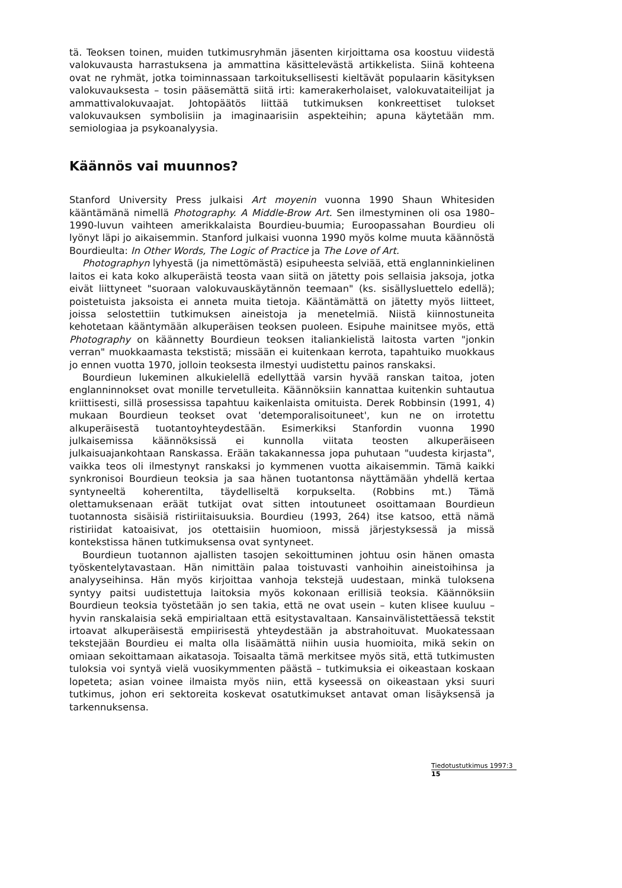tä. Teoksen toinen, muiden tutkimusryhmän jäsenten kirjoittama osa koostuu viidestä valokuvausta harrastuksena ja ammattina käsittelevästä artikkelista. Siinä kohteena ovat ne ryhmät, jotka toiminnassaan tarkoituksellisesti kieltävät populaarin käsityksen valokuvauksesta – tosin pääsemättä siitä irti: kamerakerholaiset, valokuvataiteilijat ja ammattivalokuvaajat. Johtopäätös liittää tutkimuksen konkreettiset tulokset valokuvauksen symbolisiin ja imaginaarisiin aspekteihin; apuna käytetään mm. semiologiaa ja psykoanalyysia.
Käännös vai muunnos?
Stanford University Press julkaisi Art moyenin vuonna 1990 Shaun Whitesiden kääntämänä nimellä Photography. A Middle-Brow Art. Sen ilmestyminen oli osa 1980–1990-luvun vaihteen amerikkalaista Bourdieu-buumia; Euroopassahan Bourdieu oli lyönyt läpi jo aikaisemmin. Stanford julkaisi vuonna 1990 myös kolme muuta käännöstä Bourdieulta: In Other Words, The Logic of Practice ja The Love of Art.
Photographyn lyhyestä (ja nimettömästä) esipuheesta selviää, että englanninkielinen laitos ei kata koko alkuperäistä teosta vaan siitä on jätetty pois sellaisia jaksoja, jotka eivät liittyneet "suoraan valokuvauskäytännön teemaan" (ks. sisällysluettelo edellä); poistetuista jaksoista ei anneta muita tietoja. Kääntämättä on jätetty myös liitteet, joissa selostettiin tutkimuksen aineistoja ja menetelmiä. Niistä kiinnostuneita kehotetaan kääntymään alkuperäisen teoksen puoleen. Esipuhe mainitsee myös, että Photography on käännetty Bourdieun teoksen italiankielistä laitosta varten "jonkin verran" muokkaamasta tekstistä; missään ei kuitenkaan kerrota, tapahtuiko muokkaus jo ennen vuotta 1970, jolloin teoksesta ilmestyi uudistettu painos ranskaksi.
Bourdieun lukeminen alkukielellä edellyttää varsin hyvää ranskan taitoa, joten englanninnokset ovat monille tervetulleita. Käännöksiin kannattaa kuitenkin suhtautua kriittisesti, sillä prosessissa tapahtuu kaikenlaista omituista. Derek Robbinsin (1991, 4) mukaan Bourdieun teokset ovat 'detemporalisoituneet', kun ne on irrotettu alkuperäisestä tuotantoyhteydestään. Esimerkiksi Stanfordin vuonna 1990 julkaisemissa käännöksissä ei kunnolla viitata teosten alkuperäiseen julkaisuajankohtaan Ranskassa. Erään takakannessa jopa puhutaan "uudesta kirjasta", vaikka teos oli ilmestynyt ranskaksi jo kymmenen vuotta aikaisemmin. Tämä kaikki synkronisoi Bourdieun teoksia ja saa hänen tuotantonsa näyttämään yhdellä kertaa syntyneeltä koherentilta, täydelliseltä korpukselta. (Robbins mt.) Tämä olettamuksenaan eräät tutkijat ovat sitten intoutuneet osoittamaan Bourdieun tuotannosta sisäisiä ristiriitaisuuksia. Bourdieu (1993, 264) itse katsoo, että nämä ristiriidat katoaisivat, jos otettaisiin huomioon, missä järjestyksessä ja missä kontekstissa hänen tutkimuksensa ovat syntyneet.
Bourdieun tuotannon ajallisten tasojen sekoittuminen johtuu osin hänen omasta työskentelytavastaan. Hän nimittäin palaa toistuvasti vanhoihin aineistoihinsa ja analyyseihinsa. Hän myös kirjoittaa vanhoja tekstejä uudestaan, minkä tuloksena syntyy paitsi uudistettuja laitoksia myös kokonaan erillisiä teoksia. Käännöksiin Bourdieun teoksia työstetään jo sen takia, että ne ovat usein – kuten klisee kuuluu – hyvin ranskalaisia sekä empirialtaan että esitystavaltaan. Kansainvälistettäessä tekstit irtoavat alkuperäisestä empiirisestä yhteydestään ja abstrahoituvat. Muokatessaan tekstejään Bourdieu ei malta olla lisäämättä niihin uusia huomioita, mikä sekin on omiaan sekoittamaan aikatasoja. Toisaalta tämä merkitsee myös sitä, että tutkimusten tuloksia voi syntyä vielä vuosikymmenten päästä – tutkimuksia ei oikeastaan koskaan lopeteta; asian voinee ilmaista myös niin, että kyseessä on oikeastaan yksi suuri tutkimus, johon eri sektoreita koskevat osatutkimukset antavat oman lisäyksensä ja tarkennuksensa.
Tiedotustutkimus 1997:3
15